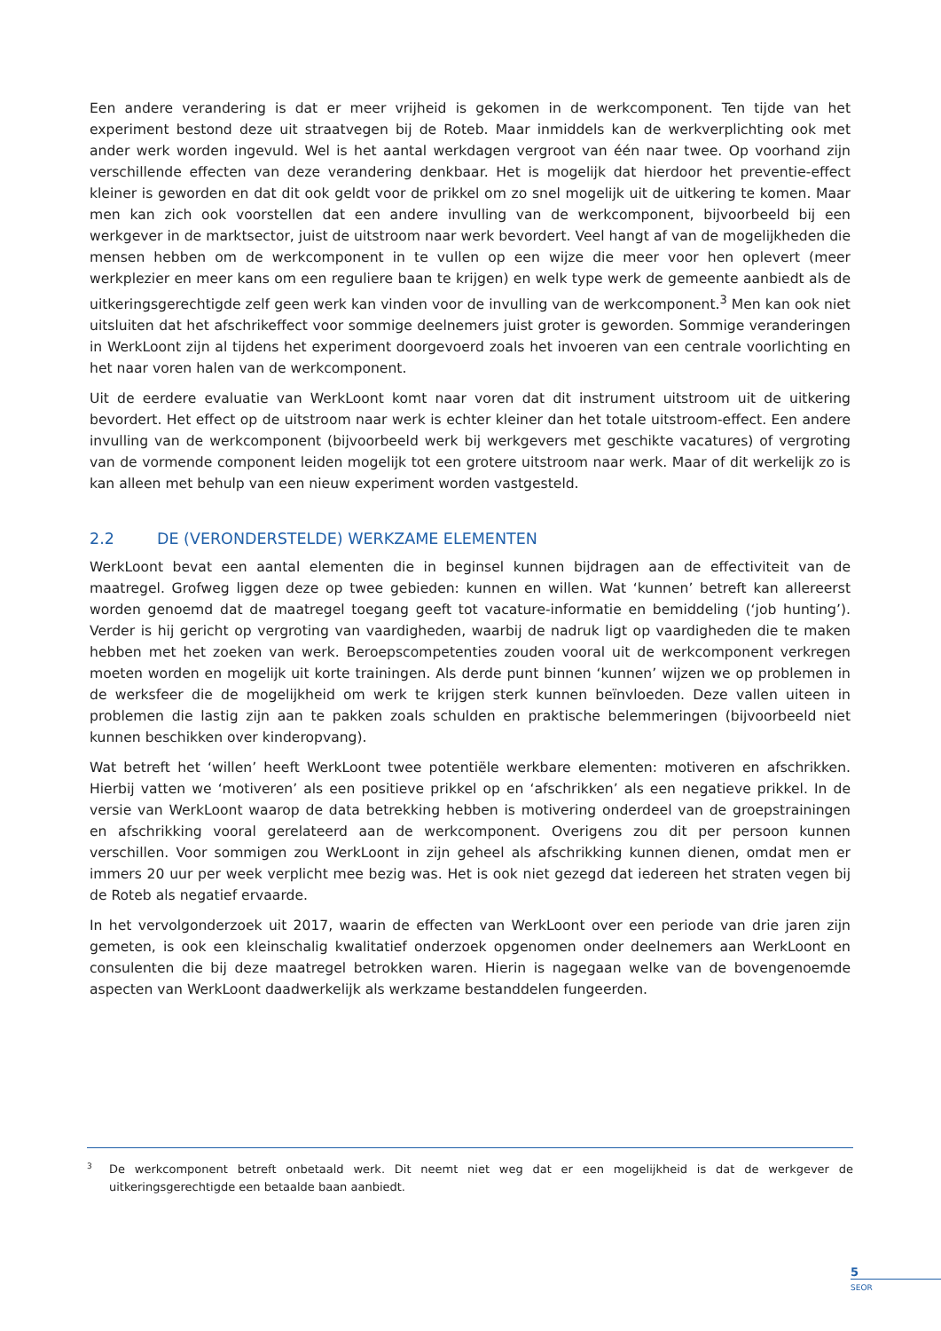Een andere verandering is dat er meer vrijheid is gekomen in de werkcomponent. Ten tijde van het experiment bestond deze uit straatvegen bij de Roteb. Maar inmiddels kan de werkverplichting ook met ander werk worden ingevuld. Wel is het aantal werkdagen vergroot van één naar twee. Op voorhand zijn verschillende effecten van deze verandering denkbaar. Het is mogelijk dat hierdoor het preventie-effect kleiner is geworden en dat dit ook geldt voor de prikkel om zo snel mogelijk uit de uitkering te komen. Maar men kan zich ook voorstellen dat een andere invulling van de werkcomponent, bijvoorbeeld bij een werkgever in de marktsector, juist de uitstroom naar werk bevordert. Veel hangt af van de mogelijkheden die mensen hebben om de werkcomponent in te vullen op een wijze die meer voor hen oplevert (meer werkplezier en meer kans om een reguliere baan te krijgen) en welk type werk de gemeente aanbiedt als de uitkeringsgerechtigde zelf geen werk kan vinden voor de invulling van de werkcomponent.<sup>3</sup> Men kan ook niet uitsluiten dat het afschrikeffect voor sommige deelnemers juist groter is geworden. Sommige veranderingen in WerkLoont zijn al tijdens het experiment doorgevoerd zoals het invoeren van een centrale voorlichting en het naar voren halen van de werkcomponent.
Uit de eerdere evaluatie van WerkLoont komt naar voren dat dit instrument uitstroom uit de uitkering bevordert. Het effect op de uitstroom naar werk is echter kleiner dan het totale uitstroom-effect. Een andere invulling van de werkcomponent (bijvoorbeeld werk bij werkgevers met geschikte vacatures) of vergroting van de vormende component leiden mogelijk tot een grotere uitstroom naar werk. Maar of dit werkelijk zo is kan alleen met behulp van een nieuw experiment worden vastgesteld.
2.2 DE (VERONDERSTELDE) WERKZAME ELEMENTEN
WerkLoont bevat een aantal elementen die in beginsel kunnen bijdragen aan de effectiviteit van de maatregel. Grofweg liggen deze op twee gebieden: kunnen en willen. Wat ‘kunnen’ betreft kan allereerst worden genoemd dat de maatregel toegang geeft tot vacature-informatie en bemiddeling (‘job hunting’). Verder is hij gericht op vergroting van vaardigheden, waarbij de nadruk ligt op vaardigheden die te maken hebben met het zoeken van werk. Beroepscompetenties zouden vooral uit de werkcomponent verkregen moeten worden en mogelijk uit korte trainingen. Als derde punt binnen ‘kunnen’ wijzen we op problemen in de werksfeer die de mogelijkheid om werk te krijgen sterk kunnen beïnvloeden. Deze vallen uiteen in problemen die lastig zijn aan te pakken zoals schulden en praktische belemmeringen (bijvoorbeeld niet kunnen beschikken over kinderopvang).
Wat betreft het ‘willen’ heeft WerkLoont twee potentiële werkbare elementen: motiveren en afschrikken. Hierbij vatten we ‘motiveren’ als een positieve prikkel op en ‘afschrikken’ als een negatieve prikkel. In de versie van WerkLoont waarop de data betrekking hebben is motivering onderdeel van de groepstrainingen en afschrikking vooral gerelateerd aan de werkcomponent. Overigens zou dit per persoon kunnen verschillen. Voor sommigen zou WerkLoont in zijn geheel als afschrikking kunnen dienen, omdat men er immers 20 uur per week verplicht mee bezig was. Het is ook niet gezegd dat iedereen het straten vegen bij de Roteb als negatief ervaarde.
In het vervolgonderzoek uit 2017, waarin de effecten van WerkLoont over een periode van drie jaren zijn gemeten, is ook een kleinschalig kwalitatief onderzoek opgenomen onder deelnemers aan WerkLoont en consulenten die bij deze maatregel betrokken waren. Hierin is nagegaan welke van de bovengenoemde aspecten van WerkLoont daadwerkelijk als werkzame bestanddelen fungeerden.
<sup>3</sup> De werkcomponent betreft onbetaald werk. Dit neemt niet weg dat er een mogelijkheid is dat de werkgever de uitkeringsgerechtigde een betaalde baan aanbiedt.
5
SEOR